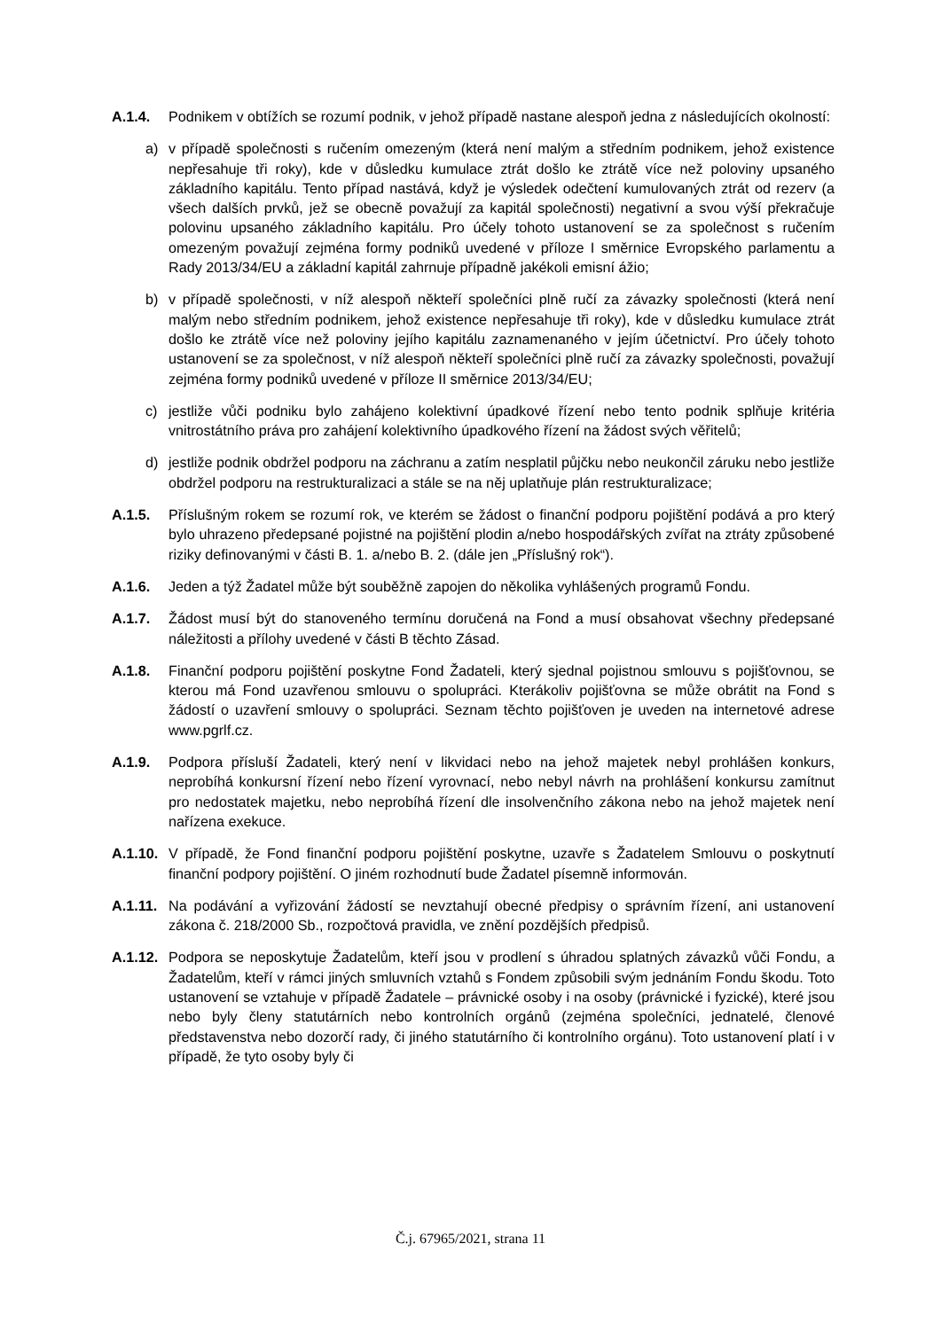A.1.4. Podnikem v obtížích se rozumí podnik, v jehož případě nastane alespoň jedna z následujících okolností:
a) v případě společnosti s ručením omezeným (která není malým a středním podnikem, jehož existence nepřesahuje tři roky), kde v důsledku kumulace ztrát došlo ke ztrátě více než poloviny upsaného základního kapitálu. Tento případ nastává, když je výsledek odečtení kumulovaných ztrát od rezerv (a všech dalších prvků, jež se obecně považují za kapitál společnosti) negativní a svou výší překračuje polovinu upsaného základního kapitálu. Pro účely tohoto ustanovení se za společnost s ručením omezeným považují zejména formy podniků uvedené v příloze I směrnice Evropského parlamentu a Rady 2013/34/EU a základní kapitál zahrnuje případně jakékoli emisní ážio;
b) v případě společnosti, v níž alespoň někteří společníci plně ručí za závazky společnosti (která není malým nebo středním podnikem, jehož existence nepřesahuje tři roky), kde v důsledku kumulace ztrát došlo ke ztrátě více než poloviny jejího kapitálu zaznamenaného v jejím účetnictví. Pro účely tohoto ustanovení se za společnost, v níž alespoň někteří společníci plně ručí za závazky společnosti, považují zejména formy podniků uvedené v příloze II směrnice 2013/34/EU;
c) jestliže vůči podniku bylo zahájeno kolektivní úpadkové řízení nebo tento podnik splňuje kritéria vnitrostátního práva pro zahájení kolektivního úpadkového řízení na žádost svých věřitelů;
d) jestliže podnik obdržel podporu na záchranu a zatím nesplatil půjčku nebo neukončil záruku nebo jestliže obdržel podporu na restrukturalizaci a stále se na něj uplatňuje plán restrukturalizace;
A.1.5. Příslušným rokem se rozumí rok, ve kterém se žádost o finanční podporu pojištění podává a pro který bylo uhrazeno předepsané pojistné na pojištění plodin a/nebo hospodářských zvířat na ztráty způsobené riziky definovanými v části B. 1. a/nebo B. 2. (dále jen „Příslušný rok“).
A.1.6. Jeden a týž Žadatel může být souběžně zapojen do několika vyhlášených programů Fondu.
A.1.7. Žádost musí být do stanoveného termínu doručená na Fond a musí obsahovat všechny předepsané náležitosti a přílohy uvedené v části B těchto Zásad.
A.1.8. Finanční podporu pojištění poskytne Fond Žadateli, který sjednal pojistnou smlouvu s pojišťovnou, se kterou má Fond uzavřenou smlouvu o spolupráci. Kterákoliv pojišťovna se může obrátit na Fond s žádostí o uzavření smlouvy o spolupráci. Seznam těchto pojišťoven je uveden na internetové adrese www.pgrlf.cz.
A.1.9. Podpora přísluší Žadateli, který není v likvidaci nebo na jehož majetek nebyl prohlášen konkurs, neprobíhá konkursní řízení nebo řízení vyrovnací, nebo nebyl návrh na prohlášení konkursu zamítnut pro nedostatek majetku, nebo neprobíhá řízení dle insolvenčního zákona nebo na jehož majetek není nařízena exekuce.
A.1.10.
V případě, že Fond finanční podporu pojištění poskytne, uzavře s Žadatelem Smlouvu o poskytnutí finanční podpory pojištění. O jiném rozhodnutí bude Žadatel písemně informován.
A.1.11.
Na podávání a vyřizování žádostí se nevztahují obecné předpisy o správním řízení, ani ustanovení zákona č. 218/2000 Sb., rozpočtová pravidla, ve znění pozdějších předpisů.
A.1.12.
Podpora se neposkytuje Žadatelům, kteří jsou v prodlení s úhradou splatných závazků vůči Fondu, a Žadatelům, kteří v rámci jiných smluvních vztahů s Fondem způsobili svým jednáním Fondu škodu. Toto ustanovení se vztahuje v případě Žadatele – právnické osoby i na osoby (právnické i fyzické), které jsou nebo byly členy statutárních nebo kontrolních orgánů (zejména společníci, jednatelé, členové představenstva nebo dozorčí rady, či jiného statutárního či kontrolního orgánu). Toto ustanovení platí i v případě, že tyto osoby byly či
Č.j. 67965/2021, strana 11